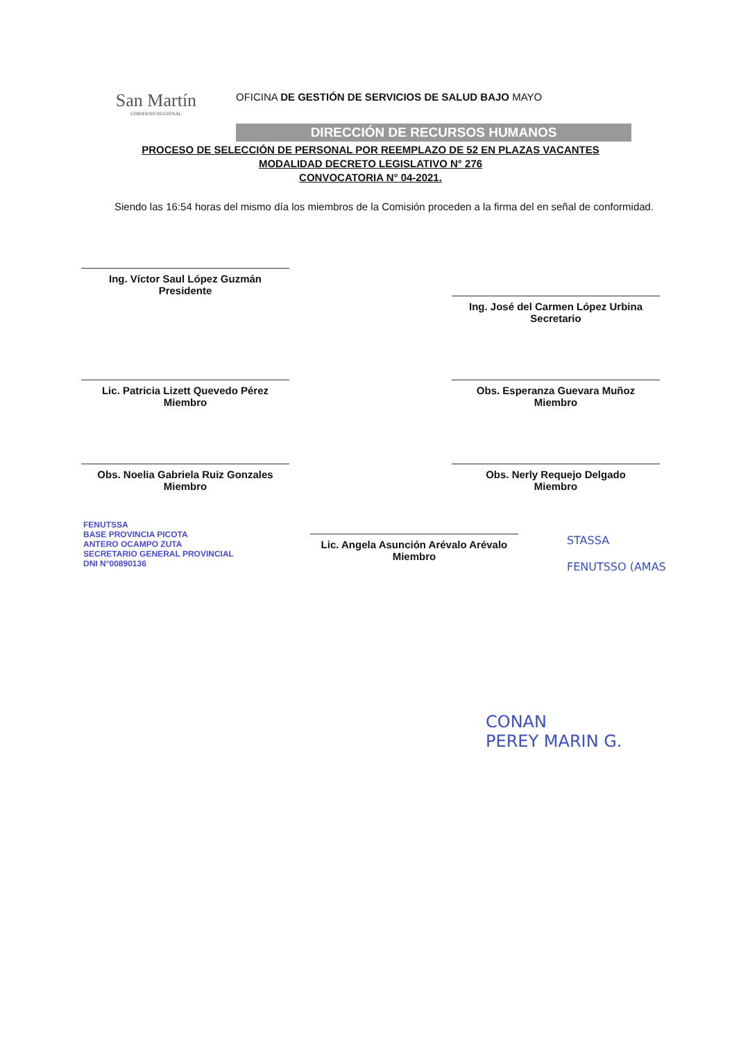San Martín
GOBIERNO REGIONAL
OFICINA DE GESTIÓN DE SERVICIOS DE SALUD BAJO MAYO
DIRECCIÓN DE RECURSOS HUMANOS
PROCESO DE SELECCIÓN DE PERSONAL POR REEMPLAZO DE 52 EN PLAZAS VACANTES
MODALIDAD DECRETO LEGISLATIVO N° 276
CONVOCATORIA N° 04-2021.
Siendo las 16:54 horas del mismo día los miembros de la Comisión proceden a la firma del en señal de conformidad.
Ing. Víctor Saul López Guzmán
Presidente
Ing. José del Carmen López Urbina
Secretario
Lic. Patricia Lizett Quevedo Pérez
Miembro
Obs. Esperanza Guevara Muñoz
Miembro
Obs. Noelia Gabriela Ruiz Gonzales
Miembro
Obs. Nerly Requejo Delgado
Miembro
FENUTSSA
BASE PROVINCIA PICOTA
ANTERO OCAMPO ZUTA
SECRETARIO GENERAL PROVINCIAL
DNI N°00890136
Lic. Angela Asunción Arévalo Arévalo
Miembro
STASSA
FENUTSSO (AMAS
CONAN
PEREY MARIN G.